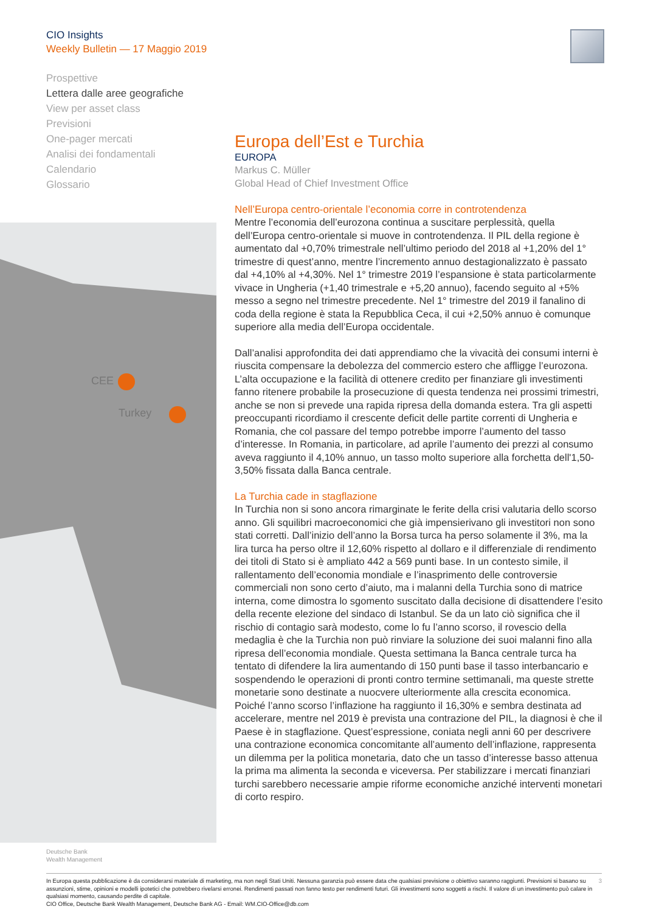CIO Insights
Weekly Bulletin — 17 Maggio 2019
Prospettive
Lettera dalle aree geografiche
View per asset class
Previsioni
One-pager mercati
Analisi dei fondamentali
Calendario
Glossario
CEE
Turkey
Europa dell’Est e Turchia
EUROPA
Markus C. Müller
Global Head of Chief Investment Office
Nell’Europa centro-orientale l’economia corre in controtendenza
Mentre l’economia dell’eurozona continua a suscitare perplessità, quella dell’Europa centro-orientale si muove in controtendenza. Il PIL della regione è aumentato dal +0,70% trimestrale nell’ultimo periodo del 2018 al +1,20% del 1° trimestre di quest’anno, mentre l’incremento annuo destagionalizzato è passato dal +4,10% al +4,30%. Nel 1° trimestre 2019 l’espansione è stata particolarmente vivace in Ungheria (+1,40 trimestrale e +5,20 annuo), facendo seguito al +5% messo a segno nel trimestre precedente. Nel 1° trimestre del 2019 il fanalino di coda della regione è stata la Repubblica Ceca, il cui +2,50% annuo è comunque superiore alla media dell’Europa occidentale.
Dall’analisi approfondita dei dati apprendiamo che la vivacità dei consumi interni è riuscita compensare la debolezza del commercio estero che affligge l’eurozona. L’alta occupazione e la facilità di ottenere credito per finanziare gli investimenti fanno ritenere probabile la prosecuzione di questa tendenza nei prossimi trimestri, anche se non si prevede una rapida ripresa della domanda estera. Tra gli aspetti preoccupanti ricordiamo il crescente deficit delle partite correnti di Ungheria e Romania, che col passare del tempo potrebbe imporre l’aumento del tasso d’interesse. In Romania, in particolare, ad aprile l’aumento dei prezzi al consumo aveva raggiunto il 4,10% annuo, un tasso molto superiore alla forchetta dell'1,50-3,50% fissata dalla Banca centrale.
La Turchia cade in stagflazione
In Turchia non si sono ancora rimarginate le ferite della crisi valutaria dello scorso anno. Gli squilibri macroeconomici che già impensierivano gli investitori non sono stati corretti. Dall’inizio dell’anno la Borsa turca ha perso solamente il 3%, ma la lira turca ha perso oltre il 12,60% rispetto al dollaro e il differenziale di rendimento dei titoli di Stato si è ampliato 442 a 569 punti base. In un contesto simile, il rallentamento dell’economia mondiale e l’inasprimento delle controversie commerciali non sono certo d’aiuto, ma i malanni della Turchia sono di matrice interna, come dimostra lo sgomento suscitato dalla decisione di disattendere l’esito della recente elezione del sindaco di Istanbul. Se da un lato ciò significa che il rischio di contagio sarà modesto, come lo fu l’anno scorso, il rovescio della medaglia è che la Turchia non può rinviare la soluzione dei suoi malanni fino alla ripresa dell’economia mondiale. Questa settimana la Banca centrale turca ha tentato di difendere la lira aumentando di 150 punti base il tasso interbancario e sospendendo le operazioni di pronti contro termine settimanali, ma queste strette monetarie sono destinate a nuocvere ulteriormente alla crescita economica. Poiché l’anno scorso l’inflazione ha raggiunto il 16,30% e sembra destinata ad accelerare, mentre nel 2019 è prevista una contrazione del PIL, la diagnosi è che il Paese è in stagflazione. Quest’espressione, coniata negli anni 60 per descrivere una contrazione economica concomitante all’aumento dell’inflazione, rappresenta un dilemma per la politica monetaria, dato che un tasso d’interesse basso attenua la prima ma alimenta la seconda e viceversa. Per stabilizzare i mercati finanziari turchi sarebbero necessarie ampie riforme economiche anziché interventi monetari di corto respiro.
Deutsche Bank
Wealth Management
3 In Europa questa pubblicazione è da considerarsi materiale di marketing, ma non negli Stati Uniti. Nessuna garanzia può essere data che qualsiasi previsione o obiettivo saranno raggiunti. Previsioni si basano su assunzioni, stime, opinioni e modelli ipotetici che potrebbero rivelarsi erronei. Rendimenti passati non fanno testo per rendimenti futuri. Gli investimenti sono soggetti a rischi. Il valore di un investimento può calare in qualsiasi momento, causando perdite di capitale.
CIO Office, Deutsche Bank Wealth Management, Deutsche Bank AG - Email: WM.CIO-Office@db.com